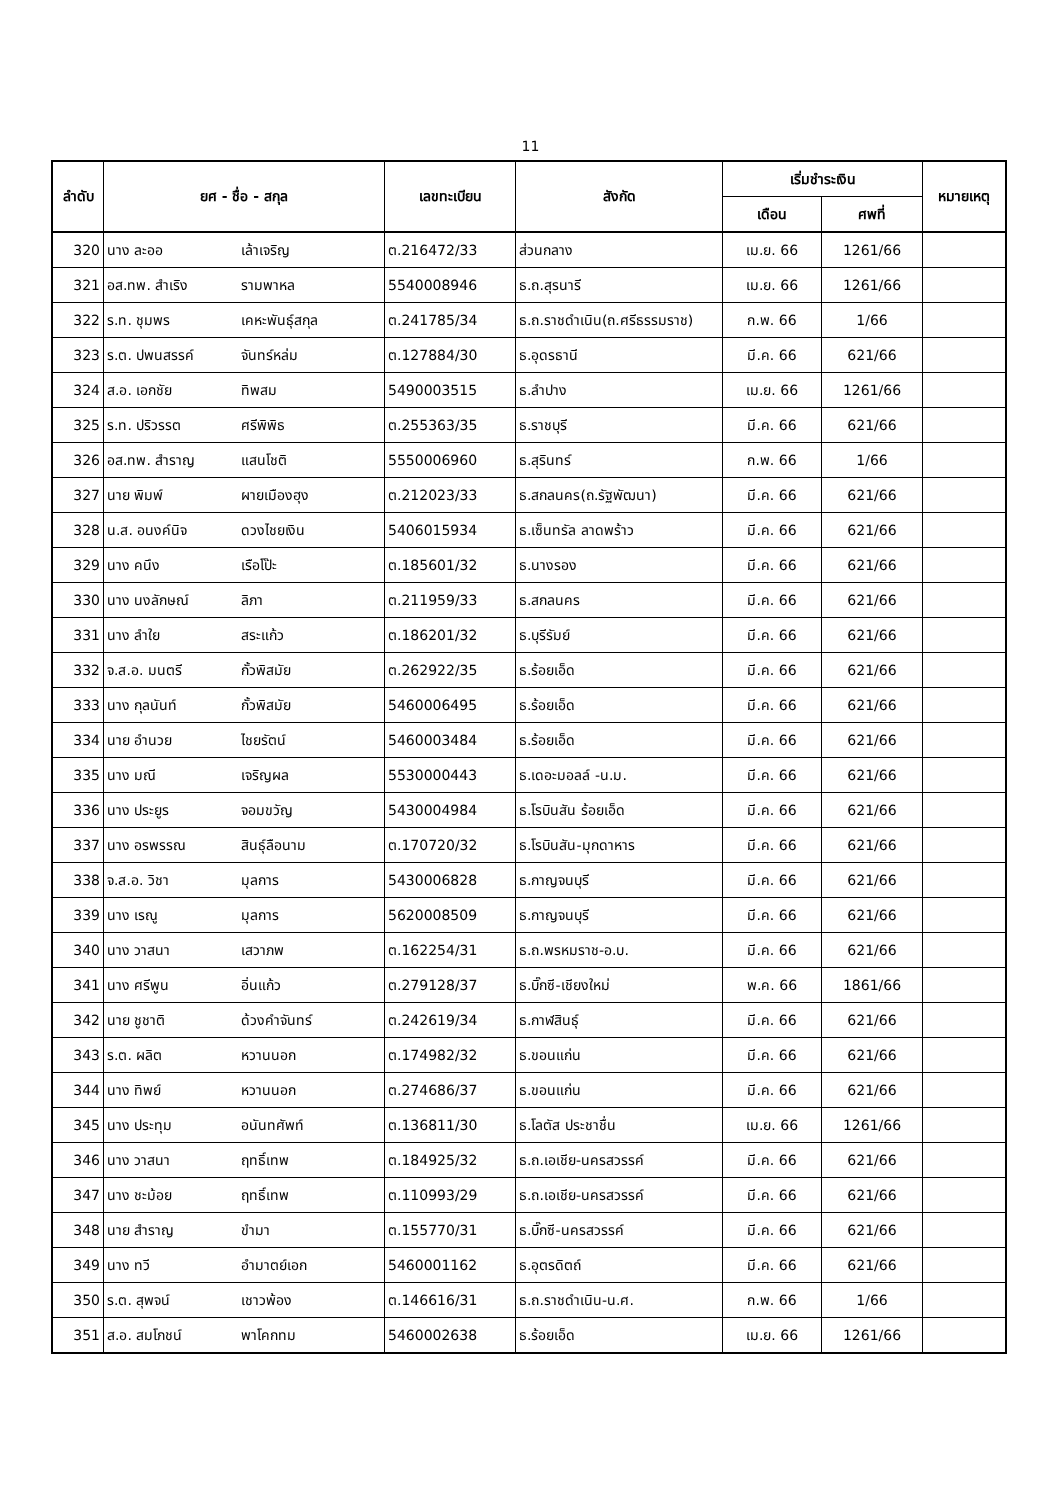11
| ลำดับ | ยศ - ชื่อ - สกุล | | เลขทะเบียน | สังกัด | เริ่มชำระเงิน | | หมายเหตุ |
| --- | --- | --- | --- | --- | --- | --- | --- |
| | | | | | เดือน | ศพที่ | |
| 320 | นาง ละออ | เล้าเจริญ | ต.216472/33 | ส่วนกลาง | เม.ย. 66 | 1261/66 | |
| 321 | อส.ทพ. สำเริง | รามพาหล | 5540008946 | ธ.ถ.สุรนารี | เม.ย. 66 | 1261/66 | |
| 322 | ร.ท. ชุมพร | เคหะพันธุ์สกุล | ต.241785/34 | ธ.ถ.ราชดำเนิน(ถ.ศรีธรรมราช) | ก.พ. 66 | 1/66 | |
| 323 | ร.ต. ปพนสรรค์ | จันทร์หล่ม | ต.127884/30 | ธ.อุดรธานี | มี.ค. 66 | 621/66 | |
| 324 | ส.อ. เอกชัย | ทิพสม | 5490003515 | ธ.ลำปาง | เม.ย. 66 | 1261/66 | |
| 325 | ร.ท. ปริวรรต | ศรีพิพิธ | ต.255363/35 | ธ.ราชบุรี | มี.ค. 66 | 621/66 | |
| 326 | อส.ทพ. สำราญ | แสนโชติ | 5550006960 | ธ.สุรินทร์ | ก.พ. 66 | 1/66 | |
| 327 | นาย พิมพ์ | ผายเมืองฮุง | ต.212023/33 | ธ.สกลนคร(ถ.รัฐพัฒนา) | มี.ค. 66 | 621/66 | |
| 328 | น.ส. อนงค์นิจ | ดวงไชยเงิน | 5406015934 | ธ.เซ็นทรัล ลาดพร้าว | มี.ค. 66 | 621/66 | |
| 329 | นาง คนึง | เรือโป๊ะ | ต.185601/32 | ธ.นางรอง | มี.ค. 66 | 621/66 | |
| 330 | นาง นงลักษณ์ | ลิภา | ต.211959/33 | ธ.สกลนคร | มี.ค. 66 | 621/66 | |
| 331 | นาง ลำใย | สระแก้ว | ต.186201/32 | ธ.บุรีรัมย์ | มี.ค. 66 | 621/66 | |
| 332 | จ.ส.อ. มนตรี | กั้วพิสมัย | ต.262922/35 | ธ.ร้อยเอ็ด | มี.ค. 66 | 621/66 | |
| 333 | นาง กุลนันท์ | กั้วพิสมัย | 5460006495 | ธ.ร้อยเอ็ด | มี.ค. 66 | 621/66 | |
| 334 | นาย อำนวย | ไชยรัตน์ | 5460003484 | ธ.ร้อยเอ็ด | มี.ค. 66 | 621/66 | |
| 335 | นาง มณี | เจริญผล | 5530000443 | ธ.เดอะมอลล์ -น.ม. | มี.ค. 66 | 621/66 | |
| 336 | นาง ประยูร | จอมขวัญ | 5430004984 | ธ.โรบินสัน ร้อยเอ็ด | มี.ค. 66 | 621/66 | |
| 337 | นาง อรพรรณ | สินธุ์ลือนาม | ต.170720/32 | ธ.โรบินสัน-มุกดาหาร | มี.ค. 66 | 621/66 | |
| 338 | จ.ส.อ. วิชา | มุลการ | 5430006828 | ธ.กาญจนบุรี | มี.ค. 66 | 621/66 | |
| 339 | นาง เรณู | มุลการ | 5620008509 | ธ.กาญจนบุรี | มี.ค. 66 | 621/66 | |
| 340 | นาง วาสนา | เสวาภพ | ต.162254/31 | ธ.ถ.พรหมราช-อ.บ. | มี.ค. 66 | 621/66 | |
| 341 | นาง ศรีพูน | อิ่นแก้ว | ต.279128/37 | ธ.บิ๊กซี-เชียงใหม่ | พ.ค. 66 | 1861/66 | |
| 342 | นาย ชูชาติ | ด้วงคำจันทร์ | ต.242619/34 | ธ.กาฬสินธุ์ | มี.ค. 66 | 621/66 | |
| 343 | ร.ต. ผลิต | หวานนอก | ต.174982/32 | ธ.ขอนแก่น | มี.ค. 66 | 621/66 | |
| 344 | นาง ทิพย์ | หวานนอก | ต.274686/37 | ธ.ขอนแก่น | มี.ค. 66 | 621/66 | |
| 345 | นาง ประทุม | อนันทศัพท์ | ต.136811/30 | ธ.โลตัส ประชาชื่น | เม.ย. 66 | 1261/66 | |
| 346 | นาง วาสนา | ฤทธิ์เทพ | ต.184925/32 | ธ.ถ.เอเชีย-นครสวรรค์ | มี.ค. 66 | 621/66 | |
| 347 | นาง ชะม้อย | ฤทธิ์เทพ | ต.110993/29 | ธ.ถ.เอเชีย-นครสวรรค์ | มี.ค. 66 | 621/66 | |
| 348 | นาย สำราญ | ขำมา | ต.155770/31 | ธ.บิ๊กซี-นครสวรรค์ | มี.ค. 66 | 621/66 | |
| 349 | นาง ทวี | อำมาตย์เอก | 5460001162 | ธ.อุตรดิตถ์ | มี.ค. 66 | 621/66 | |
| 350 | ร.ต. สุพจน์ | เชาวพ้อง | ต.146616/31 | ธ.ถ.ราชดำเนิน-น.ศ. | ก.พ. 66 | 1/66 | |
| 351 | ส.อ. สมโภชน์ | พาโคกทม | 5460002638 | ธ.ร้อยเอ็ด | เม.ย. 66 | 1261/66 | |